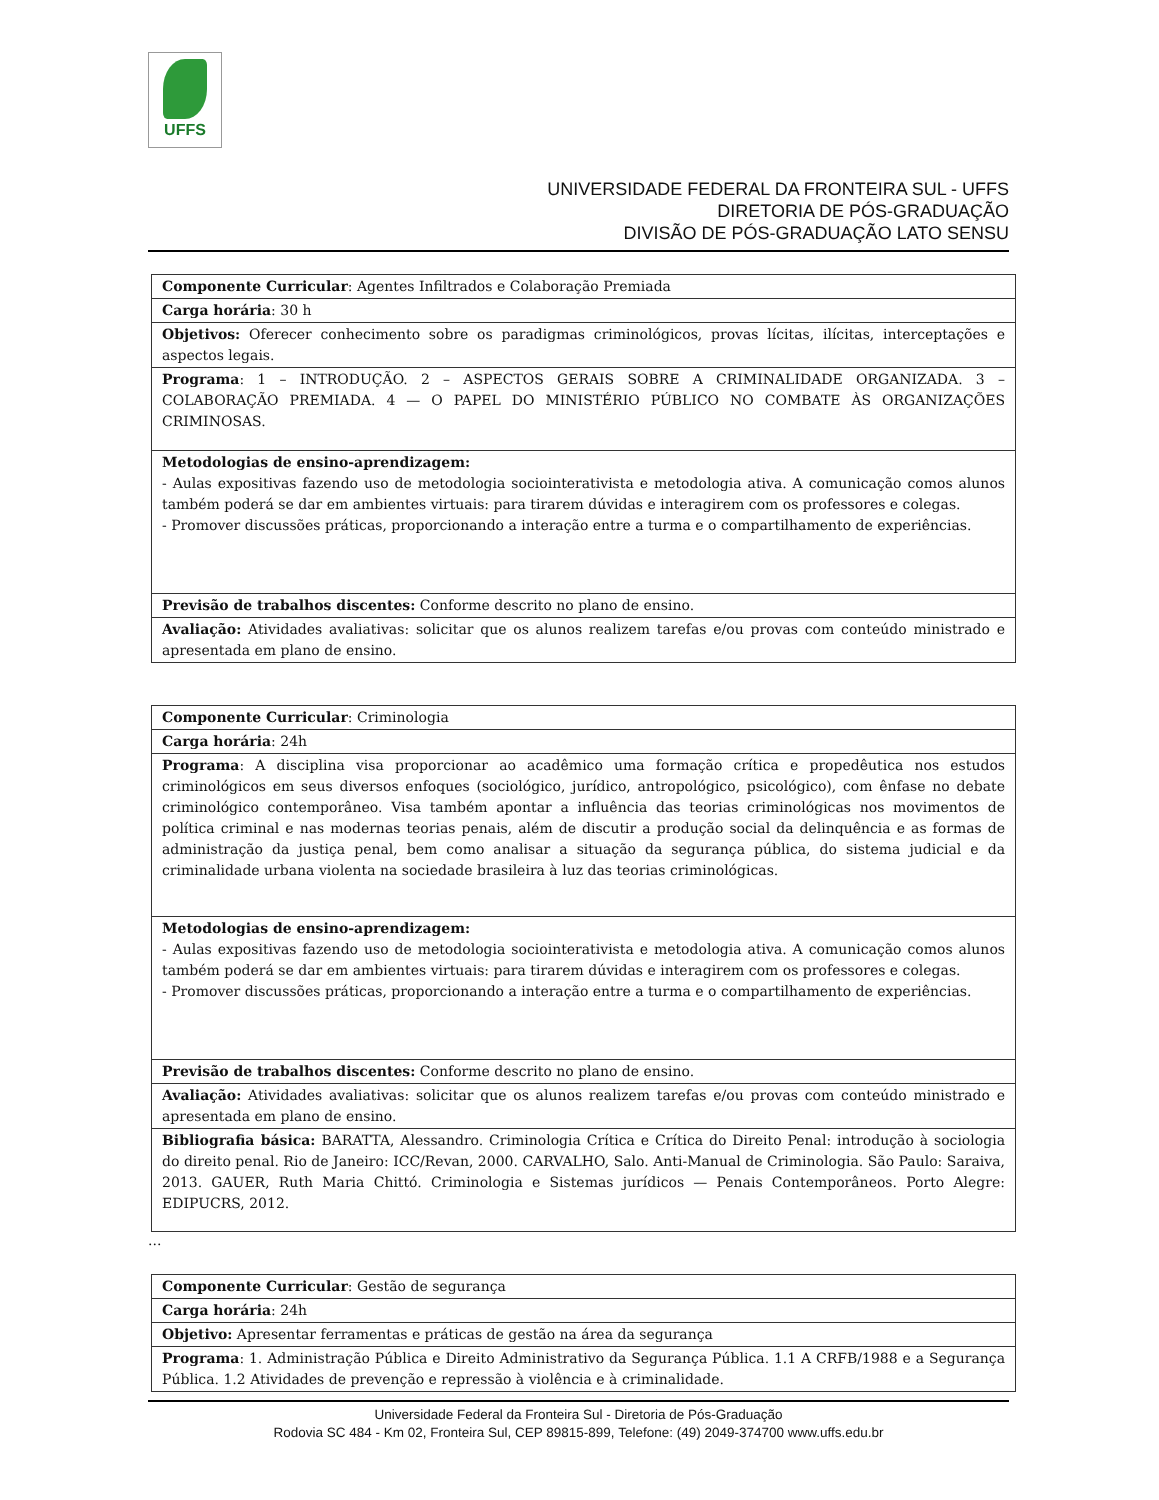UFFS
UNIVERSIDADE FEDERAL DA FRONTEIRA SUL - UFFS
DIRETORIA DE PÓS-GRADUAÇÃO
DIVISÃO DE PÓS-GRADUAÇÃO LATO SENSU
| Componente Curricular : Agentes Infiltrados e Colaboração Premiada |
| Carga horária : 30 h |
| Objetivos: Oferecer conhecimento sobre os paradigmas criminológicos, provas lícitas, ilícitas, interceptações e aspectos legais. |
| Programa : 1 – INTRODUÇÃO. 2 – ASPECTOS GERAIS SOBRE A CRIMINALIDADE ORGANIZADA. 3 – COLABORAÇÃO PREMIADA. 4 — O PAPEL DO MINISTÉRIO PÚBLICO NO COMBATE ÀS ORGANIZAÇÕES CRIMINOSAS. |
| Metodologias de ensino-aprendizagem: - Aulas expositivas fazendo uso de metodologia sociointerativista e metodologia ativa. A comunicação comos alunos também poderá se dar em ambientes virtuais: para tirarem dúvidas e interagirem com os professores e colegas. - Promover discussões práticas, proporcionando a interação entre a turma e o compartilhamento de experiências. |
| Previsão de trabalhos discentes: Conforme descrito no plano de ensino. |
| Avaliação: Atividades avaliativas: solicitar que os alunos realizem tarefas e/ou provas com conteúdo ministrado e apresentada em plano de ensino. |
| Componente Curricular : Criminologia |
| Carga horária : 24h |
| Programa : A disciplina visa proporcionar ao acadêmico uma formação crítica e propedêutica nos estudos criminológicos em seus diversos enfoques (sociológico, jurídico, antropológico, psicológico), com ênfase no debate criminológico contemporâneo. Visa também apontar a influência das teorias criminológicas nos movimentos de política criminal e nas modernas teorias penais, além de discutir a produção social da delinquência e as formas de administração da justiça penal, bem como analisar a situação da segurança pública, do sistema judicial e da criminalidade urbana violenta na sociedade brasileira à luz das teorias criminológicas. |
| Metodologias de ensino-aprendizagem: - Aulas expositivas fazendo uso de metodologia sociointerativista e metodologia ativa. A comunicação comos alunos também poderá se dar em ambientes virtuais: para tirarem dúvidas e interagirem com os professores e colegas. - Promover discussões práticas, proporcionando a interação entre a turma e o compartilhamento de experiências. |
| Previsão de trabalhos discentes: Conforme descrito no plano de ensino. |
| Avaliação: Atividades avaliativas: solicitar que os alunos realizem tarefas e/ou provas com conteúdo ministrado e apresentada em plano de ensino. |
| Bibliografia básica: BARATTA, Alessandro. Criminologia Crítica e Crítica do Direito Penal: introdução à sociologia do direito penal. Rio de Janeiro: ICC/Revan, 2000. CARVALHO, Salo. Anti-Manual de Criminologia. São Paulo: Saraiva, 2013. GAUER, Ruth Maria Chittó. Criminologia e Sistemas jurídicos — Penais Contemporâneos. Porto Alegre: EDIPUCRS, 2012. |
...
| Componente Curricular : Gestão de segurança |
| Carga horária : 24h |
| Objetivo: Apresentar ferramentas e práticas de gestão na área da segurança |
| Programa : 1. Administração Pública e Direito Administrativo da Segurança Pública. 1.1 A CRFB/1988 e a Segurança Pública. 1.2 Atividades de prevenção e repressão à violência e à criminalidade. |
Universidade Federal da Fronteira Sul - Diretoria de Pós-Graduação
Rodovia SC 484 - Km 02, Fronteira Sul, CEP 89815-899, Telefone: (49) 2049-374700 www.uffs.edu.br